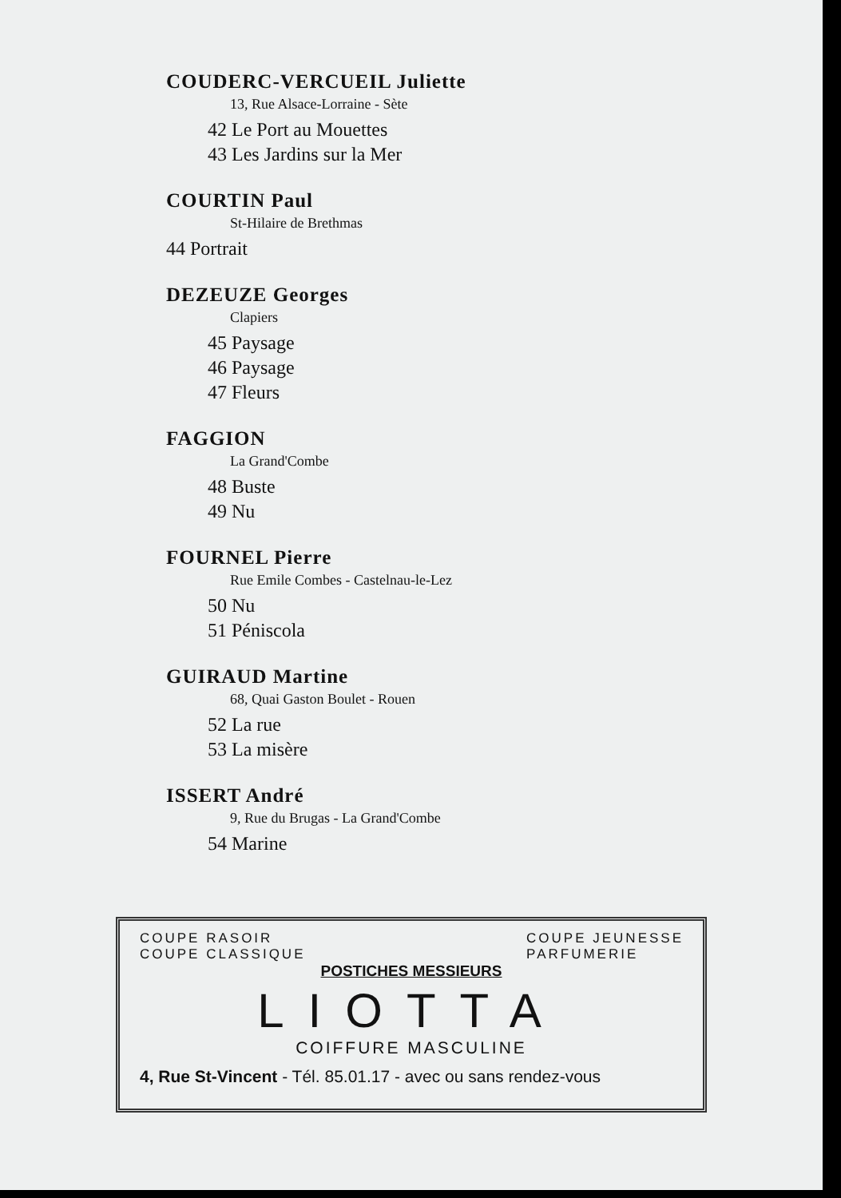COUDERC-VERCUEIL Juliette
13, Rue Alsace-Lorraine - Sète
42 Le Port au Mouettes
43 Les Jardins sur la Mer
COURTIN Paul
St-Hilaire de Brethmas
44 Portrait
DEZEUZE Georges
Clapiers
45 Paysage
46 Paysage
47 Fleurs
FAGGION
La Grand'Combe
48 Buste
49 Nu
FOURNEL Pierre
Rue Emile Combes - Castelnau-le-Lez
50 Nu
51 Péniscola
GUIRAUD Martine
68, Quai Gaston Boulet - Rouen
52 La rue
53 La misère
ISSERT André
9, Rue du Brugas - La Grand'Combe
54 Marine
COUPE RASOIR
COUPE CLASSIQUE
COUPE JEUNESSE
PARFUMERIE
POSTICHES MESSIEURS
LIOTTA
COIFFURE MASCULINE
4, Rue St-Vincent - Tél. 85.01.17 - avec ou sans rendez-vous